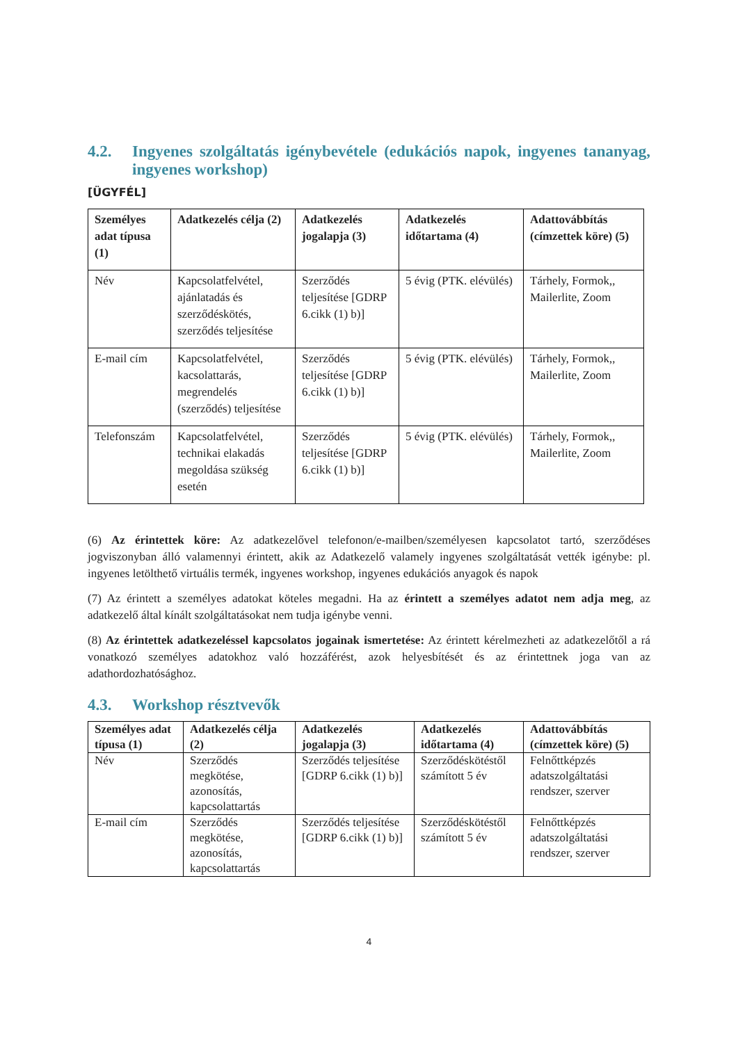4.2. Ingyenes szolgáltatás igénybevétele (edukációs napok, ingyenes tananyag, ingyenes workshop)
[ÜGYFÉL]
| Személyes adat típusa (1) | Adatkezelés célja (2) | Adatkezelés jogalapja (3) | Adatkezelés időtartama (4) | Adattovábbítás (címzettek köre) (5) |
| --- | --- | --- | --- | --- |
| Név | Kapcsolatfelvétel, ajánlatadás és szerződéskötés, szerződés teljesítése | Szerződés teljesítése [GDRP 6.cikk (1) b)] | 5 évig (PTK. elévülés) | Tárhely, Formok,, Mailerlite, Zoom |
| E-mail cím | Kapcsolatfelvétel, kacsolattarás, megrendelés (szerződés) teljesítése | Szerződés teljesítése [GDRP 6.cikk (1) b)] | 5 évig (PTK. elévülés) | Tárhely, Formok,, Mailerlite, Zoom |
| Telefonszám | Kapcsolatfelvétel, technikai elakadás megoldása szükség esetén | Szerződés teljesítése [GDRP 6.cikk (1) b)] | 5 évig (PTK. elévülés) | Tárhely, Formok,, Mailerlite, Zoom |
(6) Az érintettek köre: Az adatkezelővel telefonon/e-mailben/személyesen kapcsolatot tartó, szerződéses jogviszonyban álló valamennyi érintett, akik az Adatkezelő valamely ingyenes szolgáltatását vették igénybe: pl. ingyenes letölthető virtuális termék, ingyenes workshop, ingyenes edukációs anyagok és napok
(7) Az érintett a személyes adatokat köteles megadni. Ha az érintett a személyes adatot nem adja meg, az adatkezelő által kínált szolgáltatásokat nem tudja igénybe venni.
(8) Az érintettek adatkezeléssel kapcsolatos jogainak ismertetése: Az érintett kérelmezheti az adatkezelőtől a rá vonatkozó személyes adatokhoz való hozzáférést, azok helyesbítését és az érintettnek joga van az adathordozhatósághoz.
4.3. Workshop résztvevők
| Személyes adat típusa (1) | Adatkezelés célja (2) | Adatkezelés jogalapja (3) | Adatkezelés időtartama (4) | Adattovábbítás (címzettek köre) (5) |
| --- | --- | --- | --- | --- |
| Név | Szerződés megkötése, azonosítás, kapcsolattartás | Szerződés teljesítése [GDRP 6.cikk (1) b)] | Szerződéskötéstől számított 5 év | Felnőttképzés adatszolgáltatási rendszer, szerver |
| E-mail cím | Szerződés megkötése, azonosítás, kapcsolattartás | Szerződés teljesítése [GDRP 6.cikk (1) b)] | Szerződéskötéstől számított 5 év | Felnőttképzés adatszolgáltatási rendszer, szerver |
4